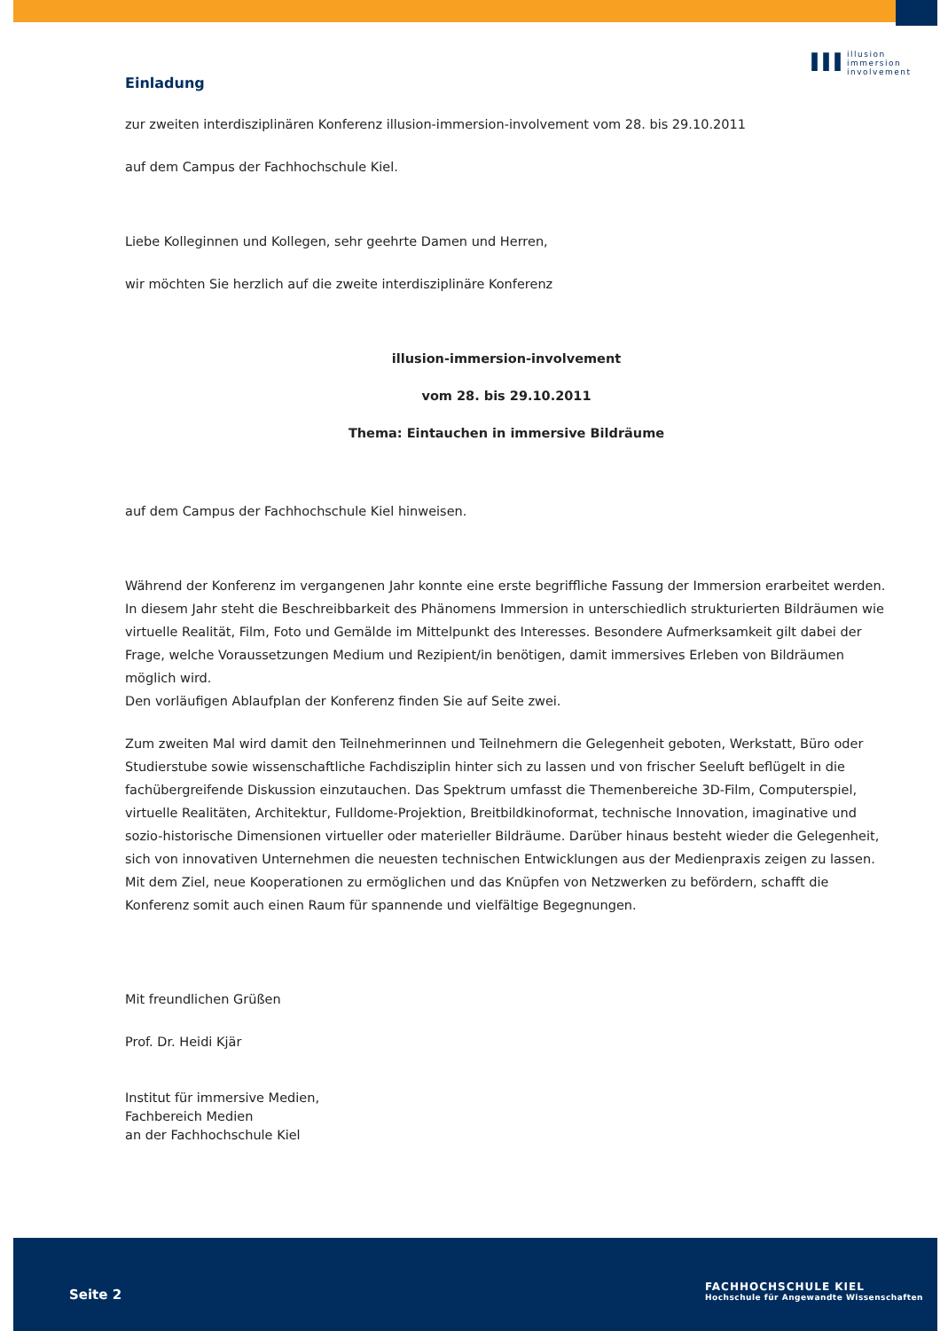ııı
illusion
immersion
involvement
Einladung
zur zweiten interdisziplinären Konferenz illusion-immersion-involvement vom 28. bis 29.10.2011
auf dem Campus der Fachhochschule Kiel.
Liebe Kolleginnen und Kollegen, sehr geehrte Damen und Herren,
wir möchten Sie herzlich auf die zweite interdisziplinäre Konferenz
illusion-immersion-involvement
vom 28. bis 29.10.2011
Thema: Eintauchen in immersive Bildräume
auf dem Campus der Fachhochschule Kiel hinweisen.
Während der Konferenz im vergangenen Jahr konnte eine erste begriffliche Fassung der Immersion erarbeitet werden.
In diesem Jahr steht die Beschreibbarkeit des Phänomens Immersion in unterschiedlich strukturierten Bildräumen wie virtuelle Realität, Film, Foto und Gemälde im Mittelpunkt des Interesses. Besondere Aufmerksamkeit gilt dabei der Frage, welche Voraussetzungen Medium und Rezipient/in benötigen, damit immersives Erleben von Bildräumen möglich wird.
Den vorläufigen Ablaufplan der Konferenz finden Sie auf Seite zwei.
Zum zweiten Mal wird damit den Teilnehmerinnen und Teilnehmern die Gelegenheit geboten, Werkstatt, Büro oder Studierstube sowie wissenschaftliche Fachdisziplin hinter sich zu lassen und von frischer Seeluft beflügelt in die fachübergreifende Diskussion einzutauchen. Das Spektrum umfasst die Themenbereiche 3D-Film, Computerspiel, virtuelle Realitäten, Architektur, Fulldome-Projektion, Breitbildkinoformat, technische Innovation, imaginative und sozio-historische Dimensionen virtueller oder materieller Bildräume. Darüber hinaus besteht wieder die Gelegenheit, sich von innovativen Unternehmen die neuesten technischen Entwicklungen aus der Medienpraxis zeigen zu lassen. Mit dem Ziel, neue Kooperationen zu ermöglichen und das Knüpfen von Netzwerken zu befördern, schafft die Konferenz somit auch einen Raum für spannende und vielfältige Begegnungen.
Mit freundlichen Grüßen
Prof. Dr. Heidi Kjär
Institut für immersive Medien,
Fachbereich Medien
an der Fachhochschule Kiel
Seite 2
FACHHOCHSCHULE KIEL
Hochschule für Angewandte Wissenschaften